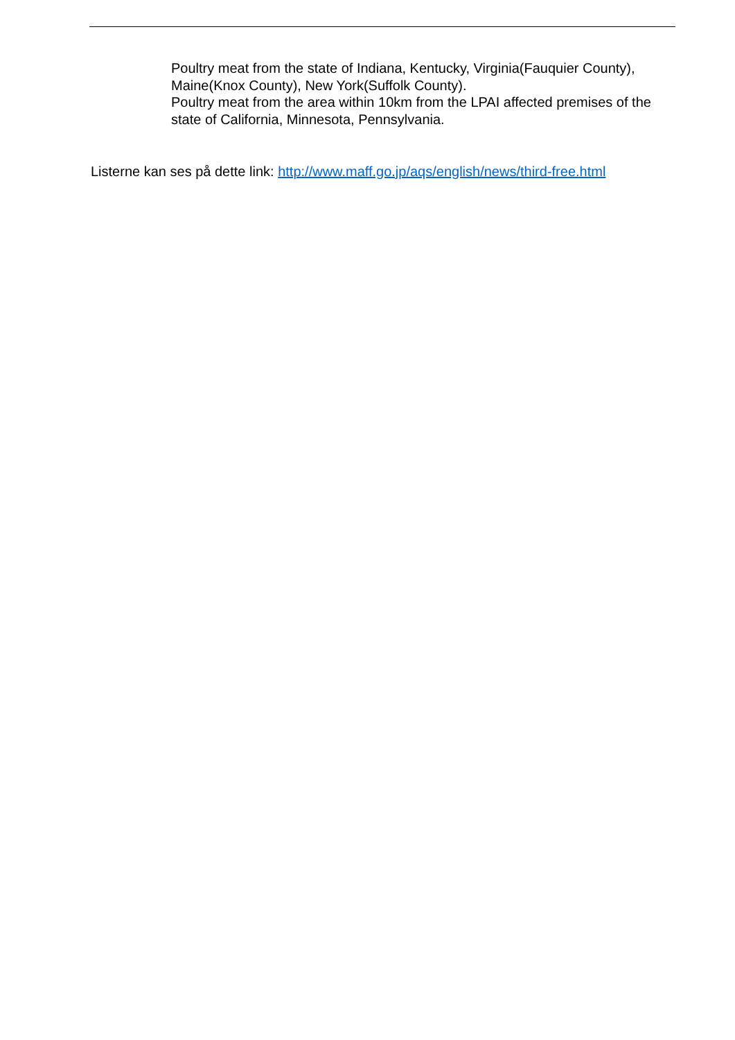Poultry meat from the state of Indiana, Kentucky, Virginia(Fauquier County), Maine(Knox County), New York(Suffolk County).
Poultry meat from the area within 10km from the LPAI affected premises of the state of California, Minnesota, Pennsylvania.
Listerne kan ses på dette link: http://www.maff.go.jp/aqs/english/news/third-free.html